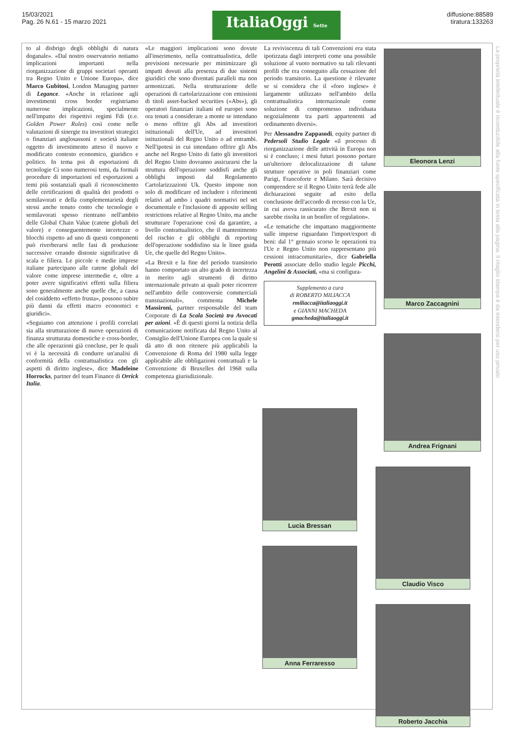15/03/2021
Pag. 26 N.61 - 15 marzo 2021
ItaliaOggi Sette
diffusione:88589
tiratura:133263
to al disbrigo degli obblighi di natura doganale». «Dal nostro osservatorio notiamo implicazioni importanti nella riorganizzazione di gruppi societari operanti tra Regno Unito e Unione Europa», dice Marco Gubitosi, London Managing partner di Legance. «Anche in relazione agli investimenti cross border registriamo numerose implicazioni, specialmente nell'impatto dei rispettivi regimi Fdi (e.e. Golden Power Rules) così come nelle valutazioni di sinergie tra investitori strategici o finanziari anglosassoni e società italiane oggetto di investimento atteso il nuovo e modificato contesto economico, giuridico e politico. In tema poi di esportazioni di tecnologie Ci sono numerosi temi, da formali procedure di importazioni ed esportazioni a temi più sostanziali quali il riconoscimento delle certificazioni di qualità dei prodotti o semilavorati e della complementarietà degli stessi anche tenuto conto che tecnologie e semilavorati spesso rientrano nell'ambito delle Global Chain Value (catene globali del valore) e conseguentemente incertezze o blocchi rispetto ad uno di questi componenti può riverberarsi nelle fasi di produzione successive creando distonie significative di scala e filiera. Le piccole e medie imprese italiane partecipano alle catene globali del valore come imprese intermedie e, oltre a poter avere significativi effetti sulla filiera sono generalmente anche quelle che, a causa del cosiddetto «effetto frusta», possono subire più danni da effetti macro economici e giuridici».
«Seguiamo con attenzione i profili correlati sia alla strutturazione di nuove operazioni di finanza strutturata domestiche e cross-border, che alle operazioni già concluse, per le quali vi è la necessità di condurre un'analisi di conformità della contrattualistica con gli aspetti di diritto inglese», dice Madeleine Horrocks, partner del team Finance di Orrick Italia.
«Le maggiori implicazioni sono dovute all'inserimento, nella contrattualistica, delle previsioni necessarie per minimizzare gli impatti dovuti alla presenza di due sistemi giuridici che sono diventati paralleli ma non armonizzati. Nella strutturazione delle operazioni di cartolarizzazione con emissioni di titoli asset-backed securities («Abs»), gli operatori finanziari italiani ed europei sono ora tenuti a considerare a monte se intendano o meno offrire gli Abs ad investitori istituzionali dell'Ue, ad investitori istituzionali del Regno Unito o ad entrambi. Nell'ipotesi in cui intendano offrire gli Abs anche nel Regno Unito di fatto gli investitori del Regno Unito dovranno assicurarsi che la struttura dell'operazione soddisfi anche gli obblighi imposti dal Regolamento Cartolarizzazioni Uk. Questo impone non solo di modificare ed includere i riferimenti relativi ad ambo i quadri normativi nel set documentale e l'inclusione di apposite selling restrictions relative al Regno Unito, ma anche strutturare l'operazione così da garantire, a livello contrattualistico, che il mantenimento del rischio e gli obblighi di reporting dell'operazione soddisfino sia le linee guida Ue, che quelle del Regno Unito».
«La Brexit e la fine del periodo transitorio hanno comportato un alto grado di incertezza in merito agli strumenti di diritto internazionale privato ai quali poter ricorrere nell'ambito delle controversie commerciali transnazionali», commenta Michele Massironi, partner responsabile del team Corporate di La Scala Società tra Avvocati per azioni. «È di questi giorni la notizia della comunicazione notificata dal Regno Unito al Consiglio dell'Unione Europea con la quale si dà atto di non ritenere più applicabili la Convenzione di Roma del 1980 sulla legge applicabile alle obbligazioni contrattuali e la Convenzione di Bruxelles del 1968 sulla competenza giurisdizionale.
La reviviscenza di tali Convenzioni era stata ipotizzata dagli interpreti come una possibile soluzione al vuoto normativo su tali rilevanti profili che era conseguito alla cessazione del periodo transitorio. La questione è rilevante se si considera che il «foro inglese» è largamente utilizzato nell'ambito della contrattualistica internazionale come soluzione di compromesso individuata negozialmente tra parti appartenenti ad ordinamento diversi».
Per Alessandro Zappasodi, equity partner di Pedersoli Studio Legale «il processo di riorganizzazione delle attività in Europa non si è concluso; i mesi futuri possono portare un'ulteriore delocalizzazione di talune strutture operative in poli finanziari come Parigi, Francoforte e Milano. Sarà decisivo comprendere se il Regno Unito terrà fede alle dichiarazioni seguite ad esito della conclusione dell'accordo di recesso con la Ue, in cui aveva rassicurato che Brexit non si sarebbe risolta in un bonfire of regulation».
«Le tematiche che impattano maggiormente sulle imprese riguardano l'import/export di beni: dal 1° gennaio scorso le operazioni tra l'Ue e Regno Unito non rappresentano più cessioni intracomunitarie», dice Gabriella Perotti associate dello studio legale Picchi, Angelini & Associati, «ma si configura-
Supplemento a cura
di ROBERTO MILIACCA
rmiliacca@italiaoggi.it
e GIANNI MACHEDA
gmacheda@italiaoggi.it
Eleonora Lenzi
Marco Zaccagnini
Andrea Frignani
Lucia Bressan
Anna Ferraresso
Claudio Visco
Roberto Jacchia
La proprietà intellettuale è riconducibile alla fonte specificata in testa alla pagina. Il ritaglio stampa è da intendersi per uso privato